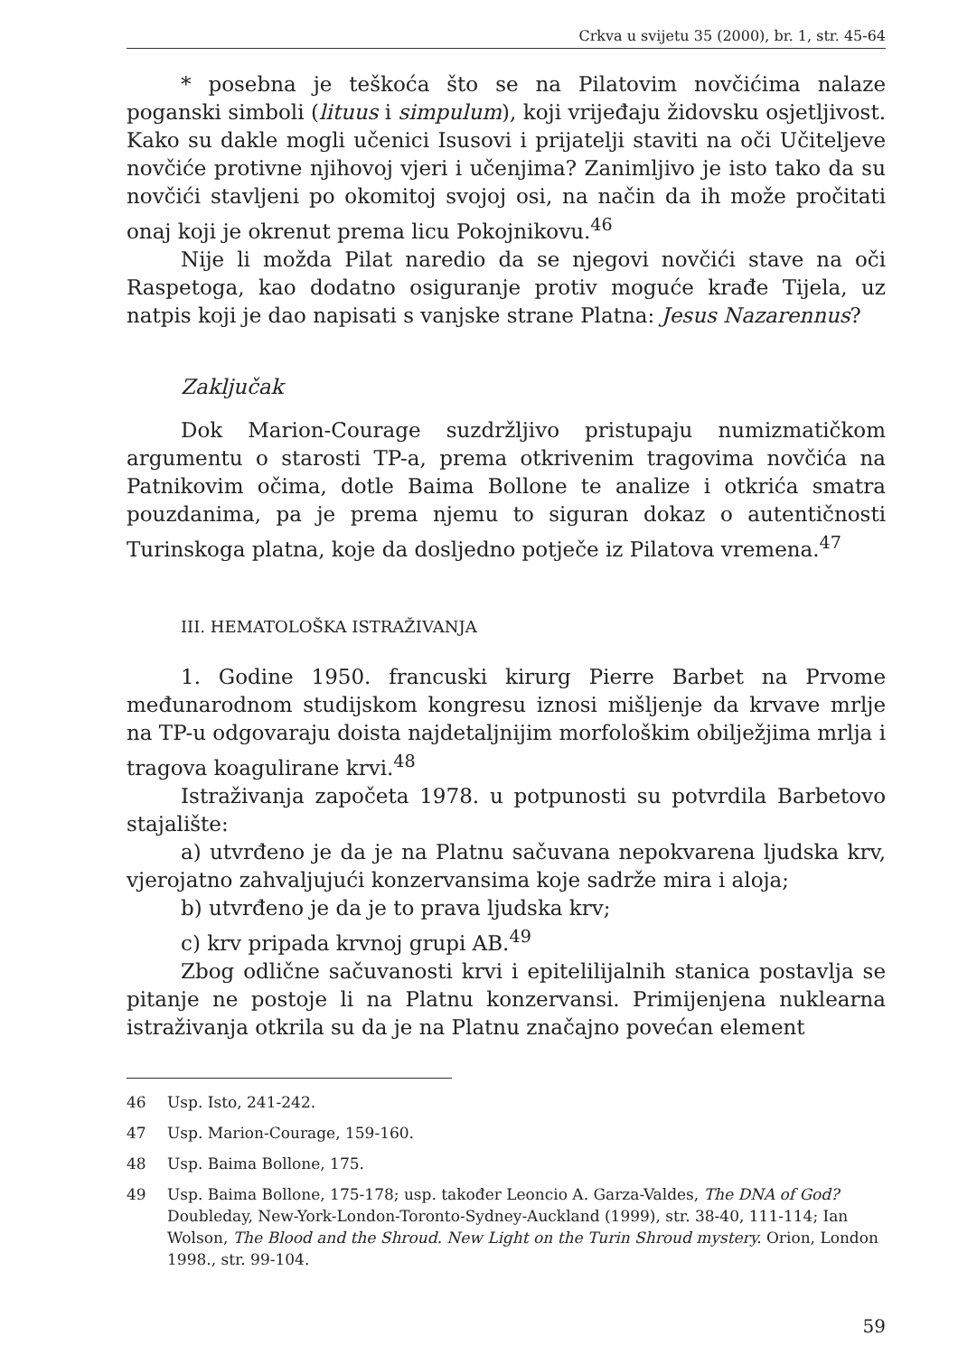Crkva u svijetu 35 (2000), br. 1, str. 45-64
* posebna je teškoća što se na Pilatovim novčićima nalaze poganski simboli (lituus i simpulum), koji vrijeđaju židovsku osjetljivost. Kako su dakle mogli učenici Isusovi i prijatelji staviti na oči Učiteljeve novčiće protivne njihovoj vjeri i učenjima? Zanimljivo je isto tako da su novčići stavljeni po okomitoj svojoj osi, na način da ih može pročitati onaj koji je okrenut prema licu Pokojnikovu.<sup>46</sup>
Nije li možda Pilat naredio da se njegovi novčići stave na oči Raspetoga, kao dodatno osiguranje protiv moguće krađe Tijela, uz natpis koji je dao napisati s vanjske strane Platna: Jesus Nazarennus?
Zaključak
Dok Marion-Courage suzdržljivo pristupaju numizmatičkom argumentu o starosti TP-a, prema otkrivenim tragovima novčića na Patnikovim očima, dotle Baima Bollone te analize i otkrića smatra pouzdanima, pa je prema njemu to siguran dokaz o autentičnosti Turinskoga platna, koje da dosljedno potječe iz Pilatova vremena.<sup>47</sup>
III. HEMATOLOŠKA ISTRAŽIVANJA
1. Godine 1950. francuski kirurg Pierre Barbet na Prvome međunarodnom studijskom kongresu iznosi mišljenje da krvave mrlje na TP-u odgovaraju doista najdetaljnijim morfološkim obilježjima mrlja i tragova koagulirane krvi.<sup>48</sup>
Istraživanja započeta 1978. u potpunosti su potvrdila Barbetovo stajalište:
a) utvrđeno je da je na Platnu sačuvana nepokvarena ljudska krv, vjerojatno zahvaljujući konzervansima koje sadrže mira i aloja;
b) utvrđeno je da je to prava ljudska krv;
c) krv pripada krvnoj grupi AB.<sup>49</sup>
Zbog odlične sačuvanosti krvi i epitelilijalnih stanica postavlja se pitanje ne postoje li na Platnu konzervansi. Primijenjena nuklearna istraživanja otkrila su da je na Platnu značajno povećan element
46 Usp. Isto, 241-242.
47 Usp. Marion-Courage, 159-160.
48 Usp. Baima Bollone, 175.
49 Usp. Baima Bollone, 175-178; usp. također Leoncio A. Garza-Valdes, The DNA of God? Doubleday, New-York-London-Toronto-Sydney-Auckland (1999), str. 38-40, 111-114; Ian Wolson, The Blood and the Shroud. New Light on the Turin Shroud mystery. Orion, London 1998., str. 99-104.
59